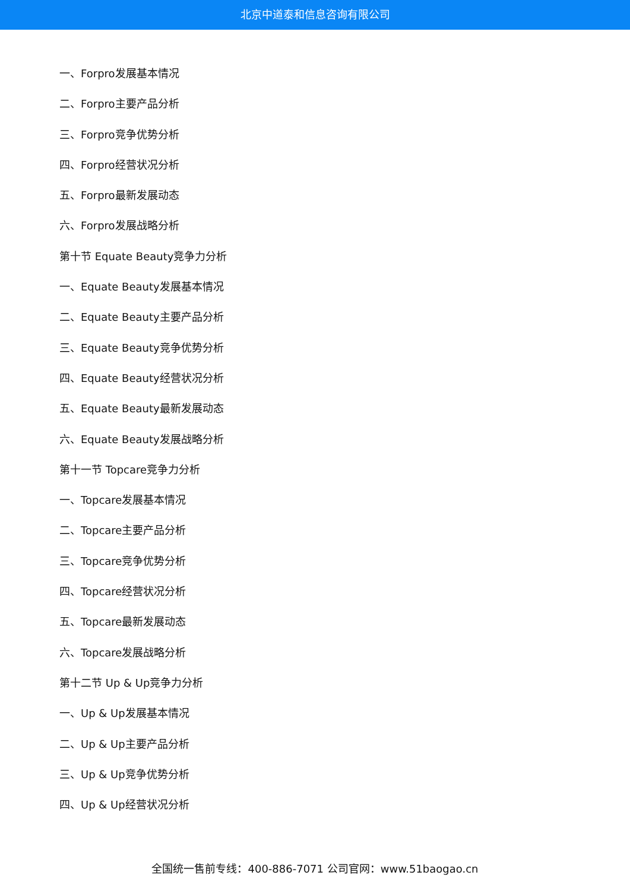北京中道泰和信息咨询有限公司
一、Forpro发展基本情况
二、Forpro主要产品分析
三、Forpro竞争优势分析
四、Forpro经营状况分析
五、Forpro最新发展动态
六、Forpro发展战略分析
第十节 Equate Beauty竞争力分析
一、Equate Beauty发展基本情况
二、Equate Beauty主要产品分析
三、Equate Beauty竞争优势分析
四、Equate Beauty经营状况分析
五、Equate Beauty最新发展动态
六、Equate Beauty发展战略分析
第十一节 Topcare竞争力分析
一、Topcare发展基本情况
二、Topcare主要产品分析
三、Topcare竞争优势分析
四、Topcare经营状况分析
五、Topcare最新发展动态
六、Topcare发展战略分析
第十二节 Up & Up竞争力分析
一、Up & Up发展基本情况
二、Up & Up主要产品分析
三、Up & Up竞争优势分析
四、Up & Up经营状况分析
全国统一售前专线：400-886-7071 公司官网：www.51baogao.cn